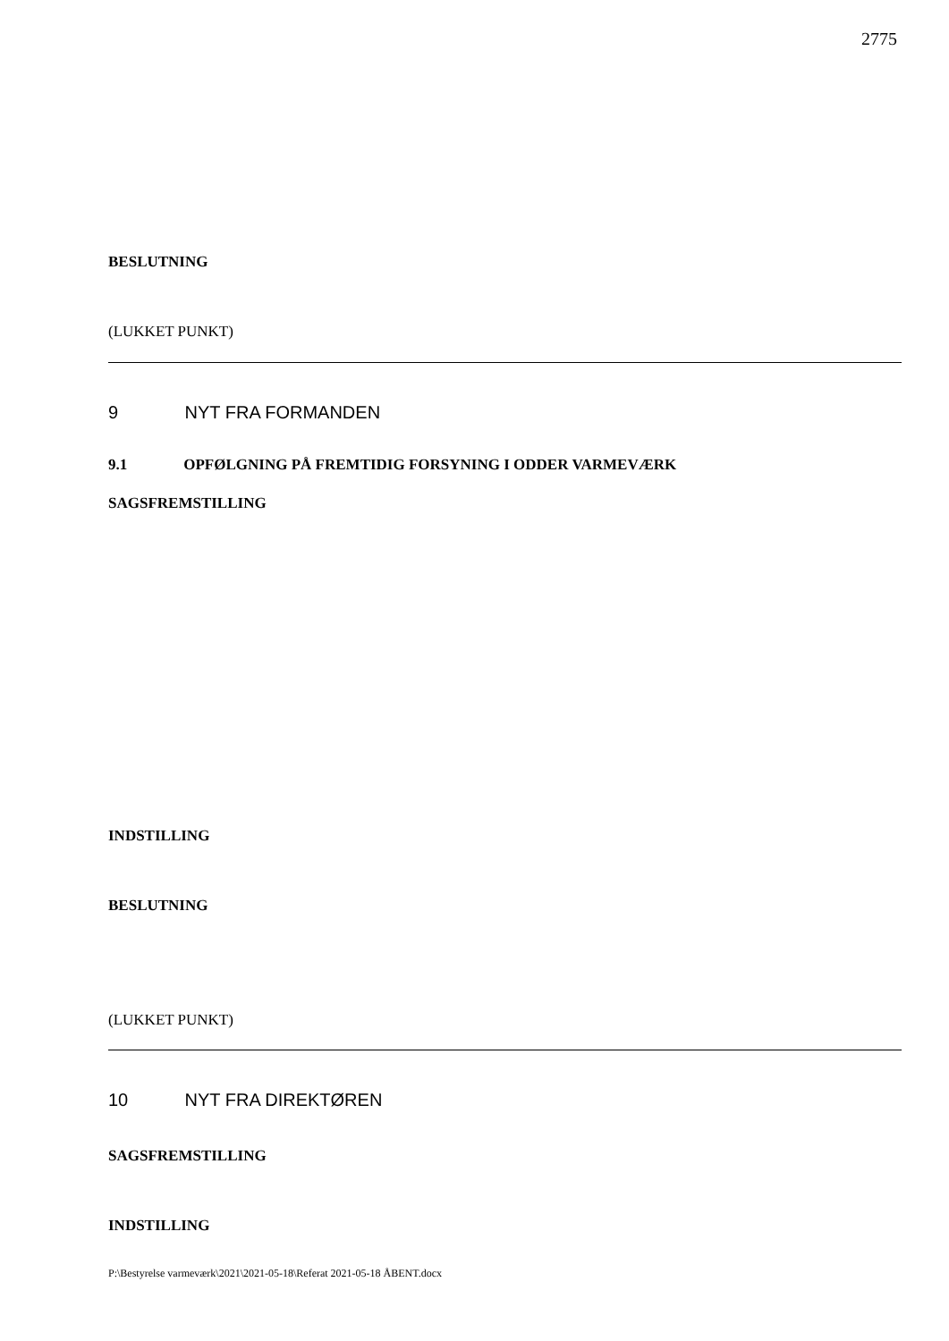2775
BESLUTNING
(LUKKET PUNKT)
9 NYT FRA FORMANDEN
9.1 OPFØLGNING PÅ FREMTIDIG FORSYNING I ODDER VARMEVÆRK
SAGSFREMSTILLING
INDSTILLING
BESLUTNING
(LUKKET PUNKT)
10 NYT FRA DIREKTØREN
SAGSFREMSTILLING
INDSTILLING
P:\Bestyrelse varmeværk\2021\2021-05-18\Referat 2021-05-18 ÅBENT.docx